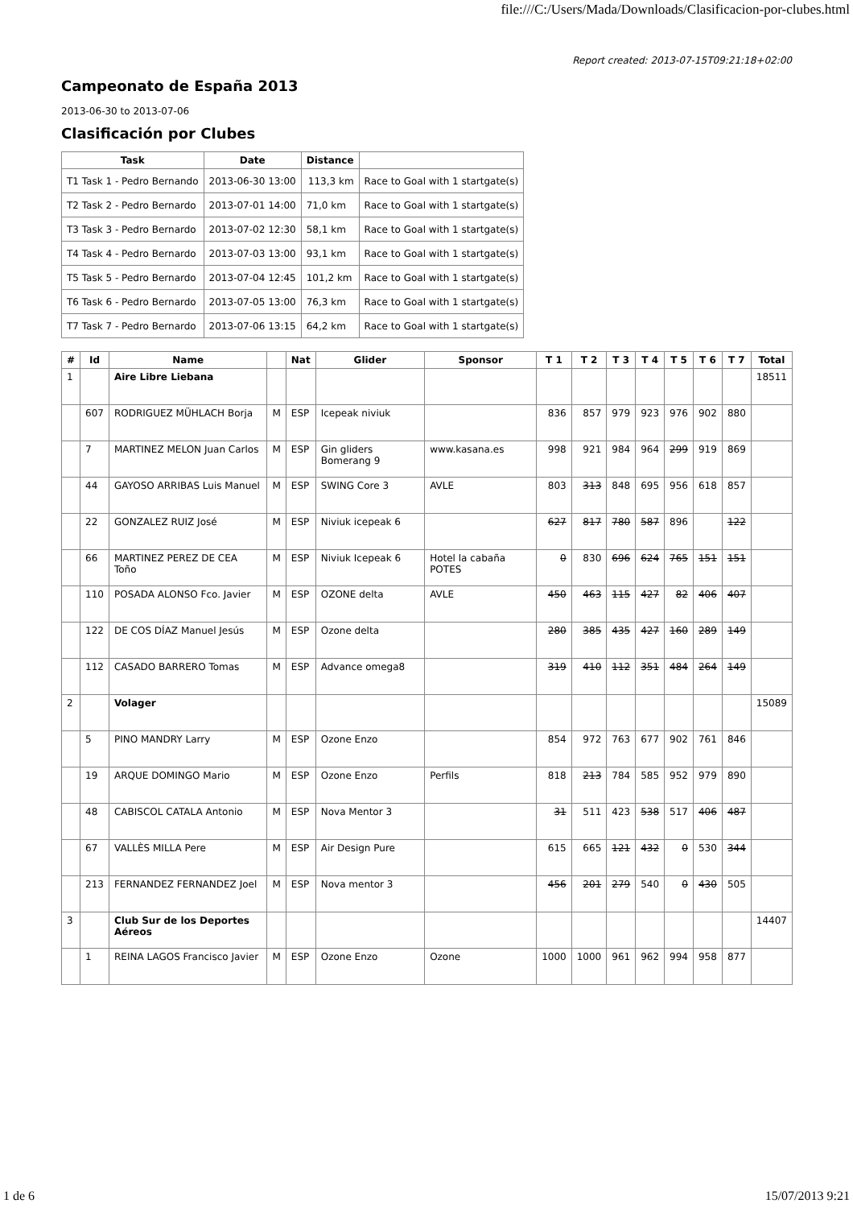file:///C:/Users/Mada/Downloads/Clasificacion-por-clubes.html
Report created: 2013-07-15T09:21:18+02:00
Campeonato de España 2013
2013-06-30 to 2013-07-06
Clasificación por Clubes
| Task | Date | Distance | |
| --- | --- | --- | --- |
| T1 Task 1 - Pedro Bernando | 2013-06-30 13:00 | 113,3 km | Race to Goal with 1 startgate(s) |
| T2 Task 2 - Pedro Bernardo | 2013-07-01 14:00 | 71,0 km | Race to Goal with 1 startgate(s) |
| T3 Task 3 - Pedro Bernardo | 2013-07-02 12:30 | 58,1 km | Race to Goal with 1 startgate(s) |
| T4 Task 4 - Pedro Bernardo | 2013-07-03 13:00 | 93,1 km | Race to Goal with 1 startgate(s) |
| T5 Task 5 - Pedro Bernardo | 2013-07-04 12:45 | 101,2 km | Race to Goal with 1 startgate(s) |
| T6 Task 6 - Pedro Bernardo | 2013-07-05 13:00 | 76,3 km | Race to Goal with 1 startgate(s) |
| T7 Task 7 - Pedro Bernardo | 2013-07-06 13:15 | 64,2 km | Race to Goal with 1 startgate(s) |
| # | Id | Name | | Nat | Glider | Sponsor | T 1 | T 2 | T 3 | T 4 | T 5 | T 6 | T 7 | Total |
| --- | --- | --- | --- | --- | --- | --- | --- | --- | --- | --- | --- | --- | --- | --- |
| 1 | | Aire Libre Liebana | | | | | | | | | | | | 18511 |
| | 607 | RODRIGUEZ MÜHLACH Borja | M | ESP | Icepeak niviuk | | 836 | 857 | 979 | 923 | 976 | 902 | 880 | |
| | 7 | MARTINEZ MELON Juan Carlos | M | ESP | Gin gliders Bomerang 9 | www.kasana.es | 998 | 921 | 984 | 964 | 299 | 919 | 869 | |
| | 44 | GAYOSO ARRIBAS Luis Manuel | M | ESP | SWING Core 3 | AVLE | 803 | 313 | 848 | 695 | 956 | 618 | 857 | |
| | 22 | GONZALEZ RUIZ José | M | ESP | Niviuk icepeak 6 | | 627 | 817 | 780 | 587 | 896 | | 122 | |
| | 66 | MARTINEZ PEREZ DE CEA Toño | M | ESP | Niviuk Icepeak 6 | Hotel la cabaña POTES | 0 | 830 | 696 | 624 | 765 | 151 | 151 | |
| | 110 | POSADA ALONSO Fco. Javier | M | ESP | OZONE delta | AVLE | 450 | 463 | 115 | 427 | 82 | 406 | 407 | |
| | 122 | DE COS DÍAZ Manuel Jesús | M | ESP | Ozone delta | | 280 | 385 | 435 | 427 | 160 | 289 | 149 | |
| | 112 | CASADO BARRERO Tomas | M | ESP | Advance omega8 | | 319 | 410 | 112 | 351 | 484 | 264 | 149 | |
| 2 | | Volager | | | | | | | | | | | | 15089 |
| | 5 | PINO MANDRY Larry | M | ESP | Ozone Enzo | | 854 | 972 | 763 | 677 | 902 | 761 | 846 | |
| | 19 | ARQUE DOMINGO Mario | M | ESP | Ozone Enzo | Perfils | 818 | 213 | 784 | 585 | 952 | 979 | 890 | |
| | 48 | CABISCOL CATALA Antonio | M | ESP | Nova Mentor 3 | | 31 | 511 | 423 | 538 | 517 | 406 | 487 | |
| | 67 | VALLÈS MILLA Pere | M | ESP | Air Design Pure | | 615 | 665 | 121 | 432 | 0 | 530 | 344 | |
| | 213 | FERNANDEZ FERNANDEZ Joel | M | ESP | Nova mentor 3 | | 456 | 201 | 279 | 540 | 0 | 430 | 505 | |
| 3 | | Club Sur de los Deportes Aéreos | | | | | | | | | | | | 14407 |
| | 1 | REINA LAGOS Francisco Javier | M | ESP | Ozone Enzo | Ozone | 1000 | 1000 | 961 | 962 | 994 | 958 | 877 | |
1 de 6 15/07/2013 9:21